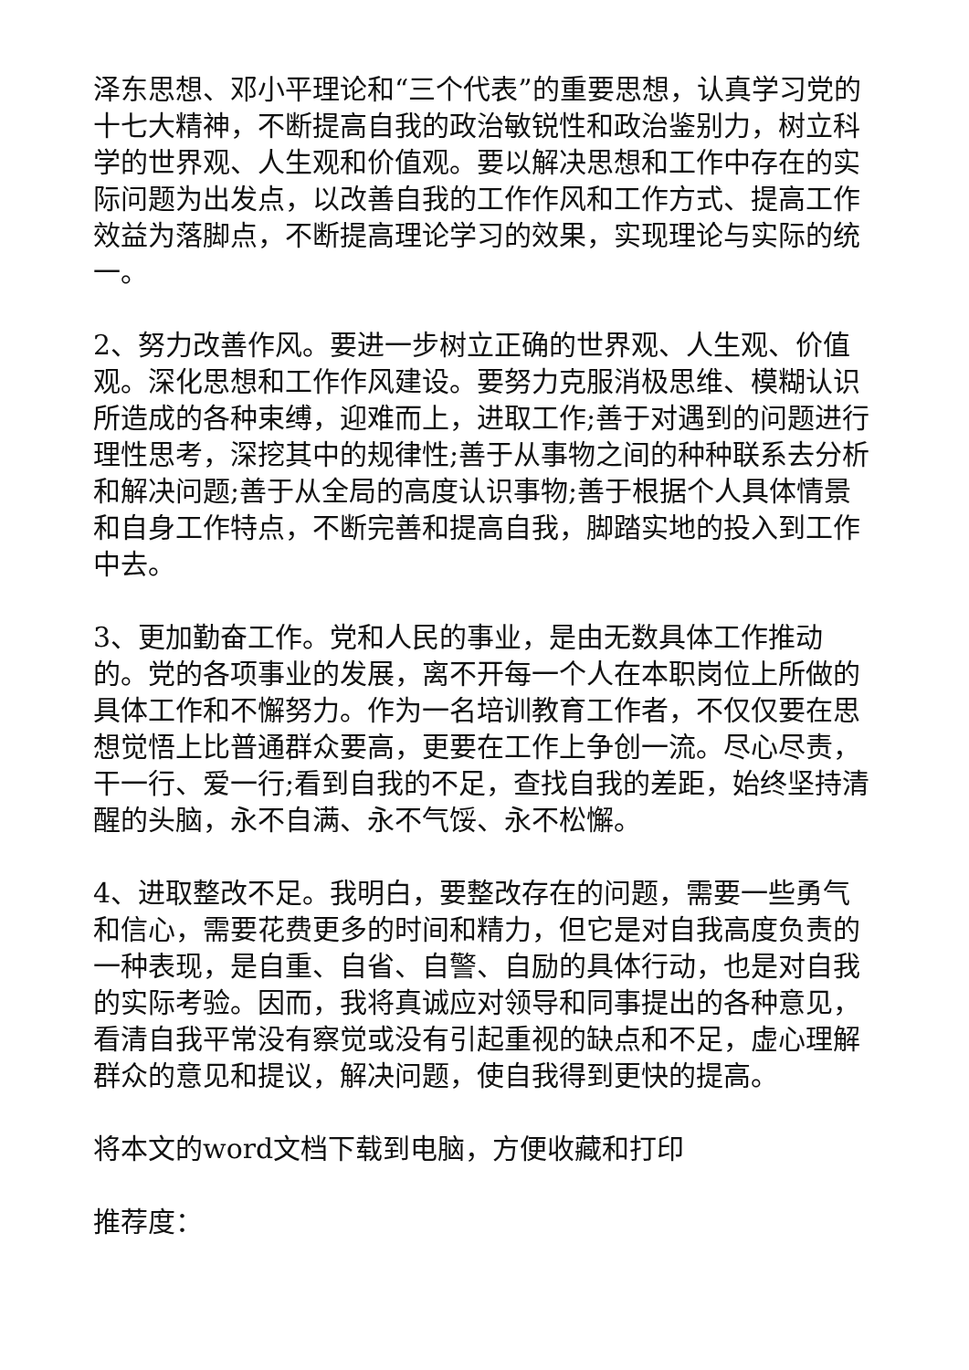泽东思想、邓小平理论和“三个代表”的重要思想，认真学习党的十七大精神，不断提高自我的政治敏锐性和政治鉴别力，树立科学的世界观、人生观和价值观。要以解决思想和工作中存在的实际问题为出发点，以改善自我的工作作风和工作方式、提高工作效益为落脚点，不断提高理论学习的效果，实现理论与实际的统一。
2、努力改善作风。要进一步树立正确的世界观、人生观、价值观。深化思想和工作作风建设。要努力克服消极思维、模糊认识所造成的各种束缚，迎难而上，进取工作;善于对遇到的问题进行理性思考，深挖其中的规律性;善于从事物之间的种种联系去分析和解决问题;善于从全局的高度认识事物;善于根据个人具体情景和自身工作特点，不断完善和提高自我，脚踏实地的投入到工作中去。
3、更加勤奋工作。党和人民的事业，是由无数具体工作推动的。党的各项事业的发展，离不开每一个人在本职岗位上所做的具体工作和不懈努力。作为一名培训教育工作者，不仅仅要在思想觉悟上比普通群众要高，更要在工作上争创一流。尽心尽责，干一行、爱一行;看到自我的不足，查找自我的差距，始终坚持清醒的头脑，永不自满、永不气馁、永不松懈。
4、进取整改不足。我明白，要整改存在的问题，需要一些勇气和信心，需要花费更多的时间和精力，但它是对自我高度负责的一种表现，是自重、自省、自警、自励的具体行动，也是对自我的实际考验。因而，我将真诚应对领导和同事提出的各种意见，看清自我平常没有察觉或没有引起重视的缺点和不足，虚心理解群众的意见和提议，解决问题，使自我得到更快的提高。
将本文的word文档下载到电脑，方便收藏和打印
推荐度：